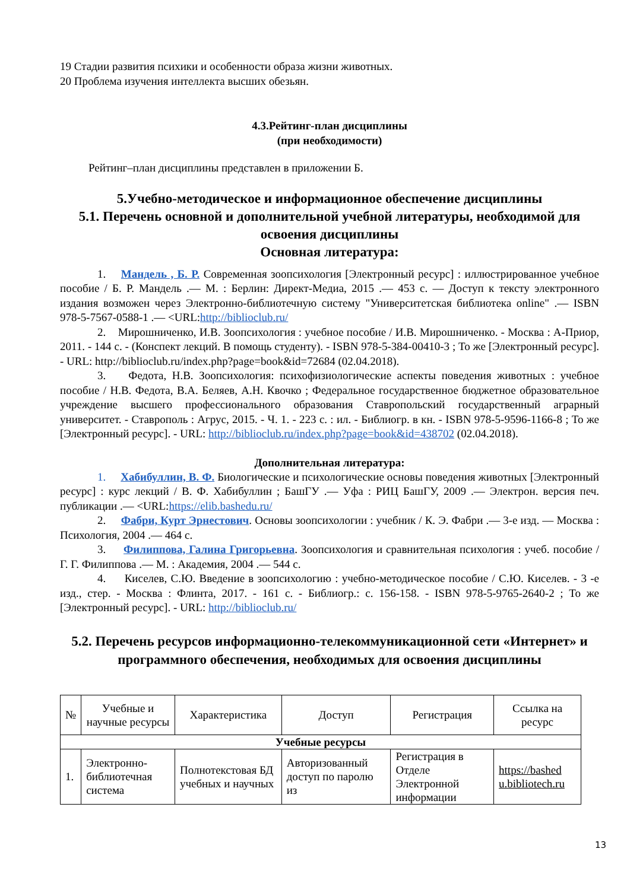19 Стадии развития психики и особенности образа жизни животных.
20 Проблема изучения интеллекта высших обезьян.
4.3.Рейтинг-план дисциплины
(при необходимости)
Рейтинг–план дисциплины представлен в приложении Б.
5.Учебно-методическое и информационное обеспечение дисциплины
5.1. Перечень основной и дополнительной учебной литературы, необходимой для освоения дисциплины
Основная литература:
1. Мандель , Б. Р. Современная зоопсихология [Электронный ресурс] : иллюстрированное учебное пособие / Б. Р. Мандель .— М. : Берлин: Директ-Медиа, 2015 .— 453 с. — Доступ к тексту электронного издания возможен через Электронно-библиотечную систему "Университетская библиотека online" .— ISBN 978-5-7567-0588-1 .— <URL:http://biblioclub.ru/
2. Мирошниченко, И.В. Зоопсихология : учебное пособие / И.В. Мирошниченко. - Москва : А-Приор, 2011. - 144 с. - (Конспект лекций. В помощь студенту). - ISBN 978-5-384-00410-3 ; То же [Электронный ресурс]. - URL: http://biblioclub.ru/index.php?page=book&id=72684 (02.04.2018).
3. Федота, Н.В. Зоопсихология: психофизиологические аспекты поведения животных : учебное пособие / Н.В. Федота, В.А. Беляев, А.Н. Квочко ; Федеральное государственное бюджетное образовательное учреждение высшего профессионального образования Ставропольский государственный аграрный университет. - Ставрополь : Агрус, 2015. - Ч. 1. - 223 с. : ил. - Библиогр. в кн. - ISBN 978-5-9596-1166-8 ; То же [Электронный ресурс]. - URL: http://biblioclub.ru/index.php?page=book&id=438702 (02.04.2018).
Дополнительная литература:
1. Хабибуллин, В. Ф. Биологические и психологические основы поведения животных [Электронный ресурс] : курс лекций / В. Ф. Хабибуллин ; БашГУ .— Уфа : РИЦ БашГУ, 2009 .— Электрон. версия печ. публикации .— <URL:https://elib.bashedu.ru/
2. Фабри, Курт Эрнестович. Основы зоопсихологии : учебник / К. Э. Фабри .— 3-е изд. — Москва : Психология, 2004 .— 464 с.
3. Филиппова, Галина Григорьевна. Зоопсихология и сравнительная психология : учеб. пособие / Г. Г. Филиппова .— М. : Академия, 2004 .— 544 с.
4. Киселев, С.Ю. Введение в зоопсихологию : учебно-методическое пособие / С.Ю. Киселев. - 3 -е изд., стер. - Москва : Флинта, 2017. - 161 с. - Библиогр.: с. 156-158. - ISBN 978-5-9765-2640-2 ; То же [Электронный ресурс]. - URL: http://biblioclub.ru/
5.2. Перечень ресурсов информационно-телекоммуникационной сети «Интернет» и программного обеспечения, необходимых для освоения дисциплины
| № | Учебные и научные ресурсы | Характеристика | Доступ | Регистрация | Ссылка на ресурс |
| --- | --- | --- | --- | --- | --- |
| Учебные ресурсы | | | | | |
| 1. | Электронно-библиотечная система | Полнотекстовая БД учебных и научных | Авторизованный доступ по паролю из | Регистрация в Отделе Электронной информации | https://bashed u.bibliotech.ru |
13